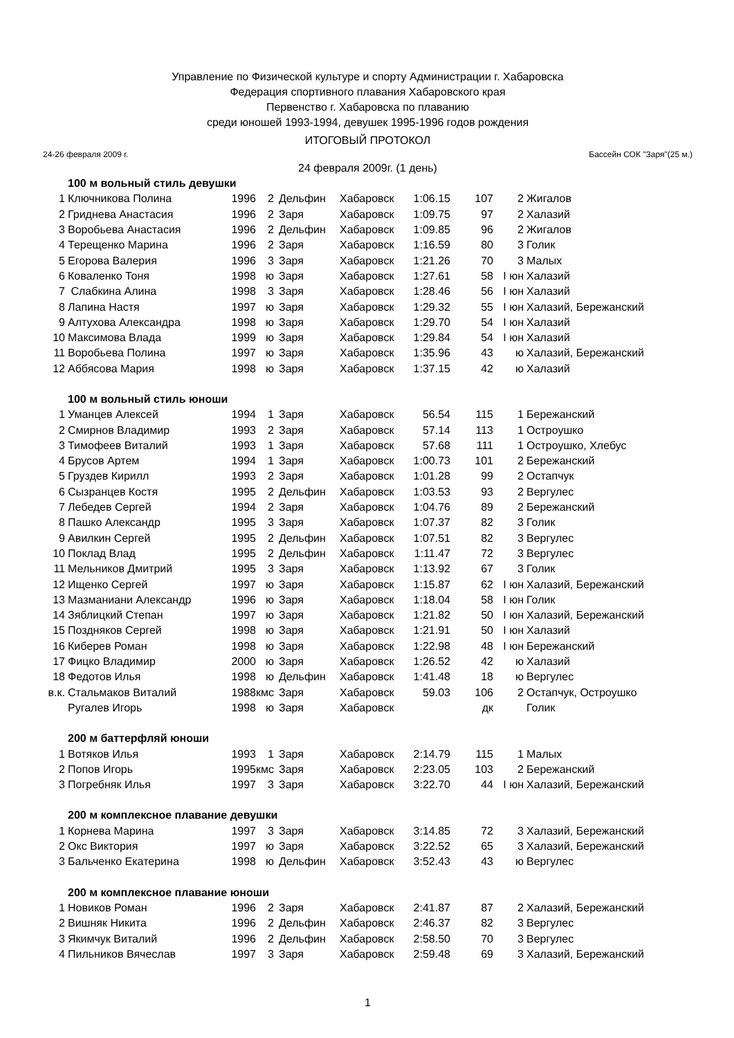Управление по Физической культуре и спорту Администрации г. Хабаровска
Федерация спортивного плавания Хабаровского края
Первенство г. Хабаровска по плаванию
среди юношей 1993-1994, девушек 1995-1996 годов рождения
ИТОГОВЫЙ ПРОТОКОЛ
24-26 февраля 2009 г. Бассейн СОК "Заря"(25 м.)
24 февраля 2009г. (1 день)
| | 100 м вольный стиль девушки | | | | | | | | |
| 1 | Ключникова Полина | 1996 | 2 | Дельфин | Хабаровск | 1:06.15 | 107 | 2 | Жигалов |
| 2 | Гриднева Анастасия | 1996 | 2 | Заря | Хабаровск | 1:09.75 | 97 | 2 | Халазий |
| 3 | Воробьева Анастасия | 1996 | 2 | Дельфин | Хабаровск | 1:09.85 | 96 | 2 | Жигалов |
| 4 | Терещенко Марина | 1996 | 2 | Заря | Хабаровск | 1:16.59 | 80 | 3 | Голик |
| 5 | Егорова Валерия | 1996 | 3 | Заря | Хабаровск | 1:21.26 | 70 | 3 | Малых |
| 6 | Коваленко Тоня | 1998 | ю | Заря | Хабаровск | 1:27.61 | 58 | I юн | Халазий |
| 7 | Слабкина Алина | 1998 | 3 | Заря | Хабаровск | 1:28.46 | 56 | I юн | Халазий |
| 8 | Лапина Настя | 1997 | ю | Заря | Хабаровск | 1:29.32 | 55 | I юн | Халазий, Бережанский |
| 9 | Алтухова Александра | 1998 | ю | Заря | Хабаровск | 1:29.70 | 54 | I юн | Халазий |
| 10 | Максимова Влада | 1999 | ю | Заря | Хабаровск | 1:29.84 | 54 | I юн | Халазий |
| 11 | Воробьева Полина | 1997 | ю | Заря | Хабаровск | 1:35.96 | 43 | ю | Халазий, Бережанский |
| 12 | Аббясова Мария | 1998 | ю | Заря | Хабаровск | 1:37.15 | 42 | ю | Халазий |
| | 100 м вольный стиль юноши | | | | | | | | |
| 1 | Уманцев Алексей | 1994 | 1 | Заря | Хабаровск | 56.54 | 115 | 1 | Бережанский |
| 2 | Смирнов Владимир | 1993 | 2 | Заря | Хабаровск | 57.14 | 113 | 1 | Остроушко |
| 3 | Тимофеев Виталий | 1993 | 1 | Заря | Хабаровск | 57.68 | 111 | 1 | Остроушко, Хлебус |
| 4 | Брусов Артем | 1994 | 1 | Заря | Хабаровск | 1:00.73 | 101 | 2 | Бережанский |
| 5 | Груздев Кирилл | 1993 | 2 | Заря | Хабаровск | 1:01.28 | 99 | 2 | Остапчук |
| 6 | Сызранцев Костя | 1995 | 2 | Дельфин | Хабаровск | 1:03.53 | 93 | 2 | Вергулес |
| 7 | Лебедев Сергей | 1994 | 2 | Заря | Хабаровск | 1:04.76 | 89 | 2 | Бережанский |
| 8 | Пашко Александр | 1995 | 3 | Заря | Хабаровск | 1:07.37 | 82 | 3 | Голик |
| 9 | Авилкин Сергей | 1995 | 2 | Дельфин | Хабаровск | 1:07.51 | 82 | 3 | Вергулес |
| 10 | Поклад Влад | 1995 | 2 | Дельфин | Хабаровск | 1:11.47 | 72 | 3 | Вергулес |
| 11 | Мельников Дмитрий | 1995 | 3 | Заря | Хабаровск | 1:13.92 | 67 | 3 | Голик |
| 12 | Ищенко Сергей | 1997 | ю | Заря | Хабаровск | 1:15.87 | 62 | I юн | Халазий, Бережанский |
| 13 | Мазманиани Александр | 1996 | ю | Заря | Хабаровск | 1:18.04 | 58 | I юн | Голик |
| 14 | Зяблицкий Степан | 1997 | ю | Заря | Хабаровск | 1:21.82 | 50 | I юн | Халазий, Бережанский |
| 15 | Поздняков Сергей | 1998 | ю | Заря | Хабаровск | 1:21.91 | 50 | I юн | Халазий |
| 16 | Киберев Роман | 1998 | ю | Заря | Хабаровск | 1:22.98 | 48 | I юн | Бережанский |
| 17 | Фицко Владимир | 2000 | ю | Заря | Хабаровск | 1:26.52 | 42 | ю | Халазий |
| 18 | Федотов Илья | 1998 | ю | Дельфин | Хабаровск | 1:41.48 | 18 | ю | Вергулес |
| в.к. | Стальмаков Виталий | 1988 | кмс | Заря | Хабаровск | 59.03 | 106 | 2 | Остапчук, Остроушко |
| | Ругалев Игорь | 1998 | ю | Заря | Хабаровск | | дк | | Голик |
| | 200 м баттерфляй юноши | | | | | | | | |
| 1 | Вотяков Илья | 1993 | 1 | Заря | Хабаровск | 2:14.79 | 115 | 1 | Малых |
| 2 | Попов Игорь | 1995 | кмс | Заря | Хабаровск | 2:23.05 | 103 | 2 | Бережанский |
| 3 | Погребняк Илья | 1997 | 3 | Заря | Хабаровск | 3:22.70 | 44 | I юн | Халазий, Бережанский |
| | 200 м комплексное плавание девушки | | | | | | | | |
| 1 | Корнева Марина | 1997 | 3 | Заря | Хабаровск | 3:14.85 | 72 | 3 | Халазий, Бережанский |
| 2 | Окс Виктория | 1997 | ю | Заря | Хабаровск | 3:22.52 | 65 | 3 | Халазий, Бережанский |
| 3 | Бальченко Екатерина | 1998 | ю | Дельфин | Хабаровск | 3:52.43 | 43 | ю | Вергулес |
| | 200 м комплексное плавание юноши | | | | | | | | |
| 1 | Новиков Роман | 1996 | 2 | Заря | Хабаровск | 2:41.87 | 87 | 2 | Халазий, Бережанский |
| 2 | Вишняк Никита | 1996 | 2 | Дельфин | Хабаровск | 2:46.37 | 82 | 3 | Вергулес |
| 3 | Якимчук Виталий | 1996 | 2 | Дельфин | Хабаровск | 2:58.50 | 70 | 3 | Вергулес |
| 4 | Пильников Вячеслав | 1997 | 3 | Заря | Хабаровск | 2:59.48 | 69 | 3 | Халазий, Бережанский |
1